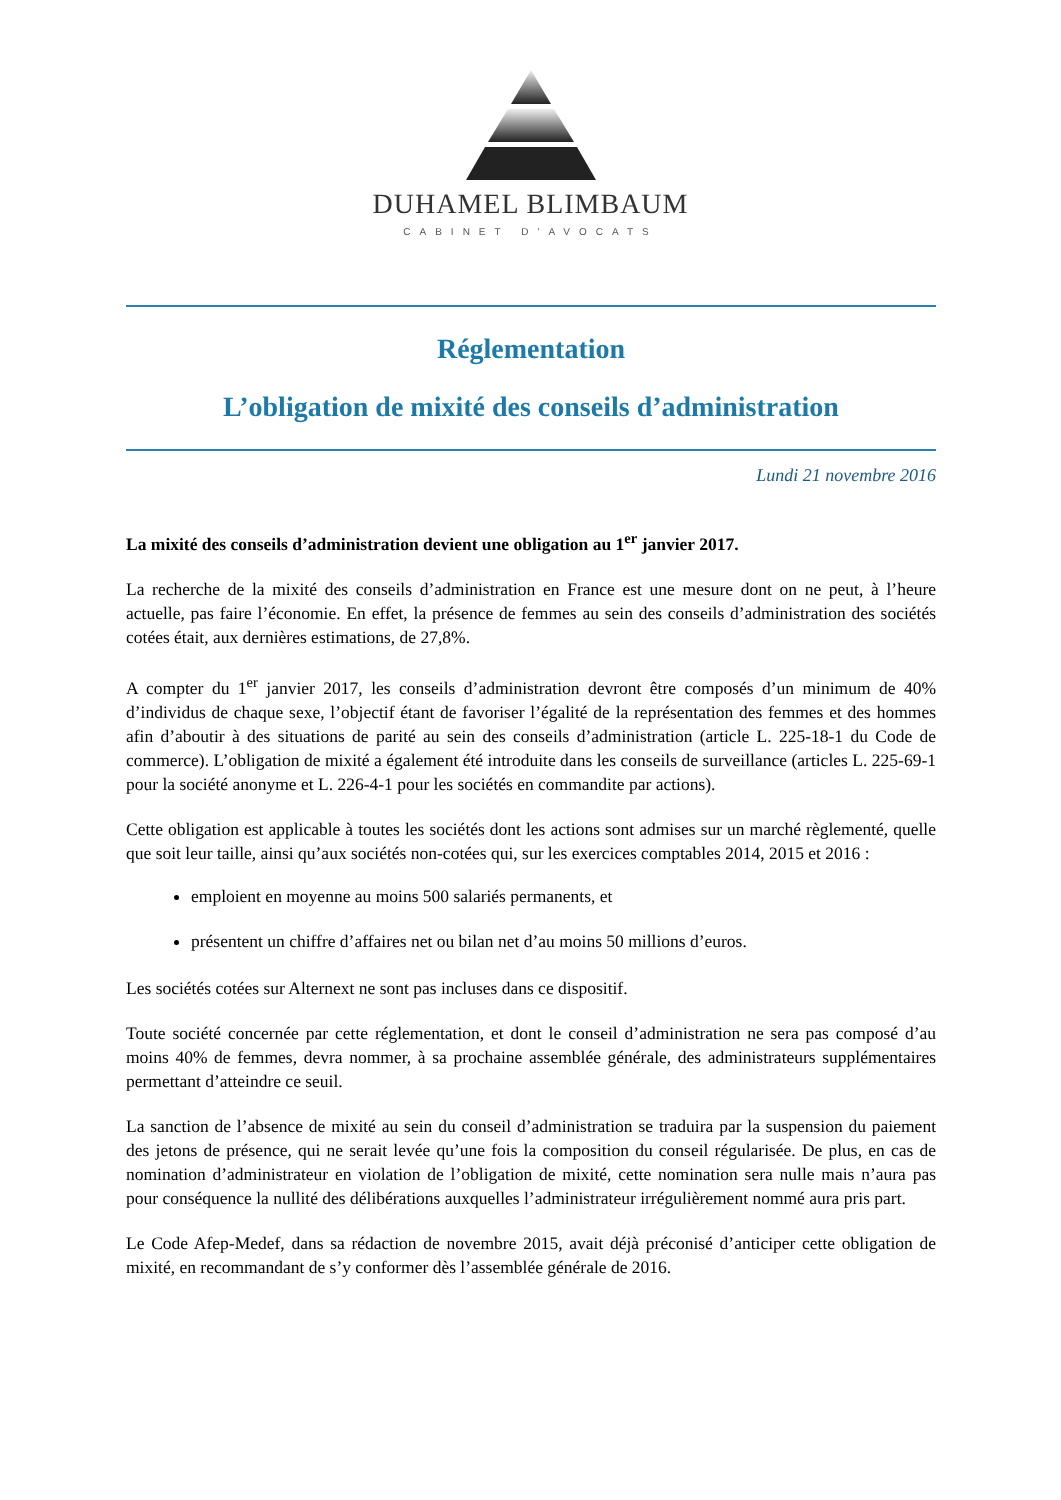DUHAMEL BLIMBAUM
CABINET D'AVOCATS
Réglementation
L’obligation de mixité des conseils d’administration
Lundi 21 novembre 2016
La mixité des conseils d’administration devient une obligation au 1<sup>er</sup> janvier 2017.
La recherche de la mixité des conseils d’administration en France est une mesure dont on ne peut, à l’heure actuelle, pas faire l’économie. En effet, la présence de femmes au sein des conseils d’administration des sociétés cotées était, aux dernières estimations, de 27,8%.
A compter du 1<sup>er</sup> janvier 2017, les conseils d’administration devront être composés d’un minimum de 40% d’individus de chaque sexe, l’objectif étant de favoriser l’égalité de la représentation des femmes et des hommes afin d’aboutir à des situations de parité au sein des conseils d’administration (article L. 225-18-1 du Code de commerce). L’obligation de mixité a également été introduite dans les conseils de surveillance (articles L. 225-69-1 pour la société anonyme et L. 226-4-1 pour les sociétés en commandite par actions).
Cette obligation est applicable à toutes les sociétés dont les actions sont admises sur un marché règlementé, quelle que soit leur taille, ainsi qu’aux sociétés non-cotées qui, sur les exercices comptables 2014, 2015 et 2016 :
emploient en moyenne au moins 500 salariés permanents, et
présentent un chiffre d’affaires net ou bilan net d’au moins 50 millions d’euros.
Les sociétés cotées sur Alternext ne sont pas incluses dans ce dispositif.
Toute société concernée par cette réglementation, et dont le conseil d’administration ne sera pas composé d’au moins 40% de femmes, devra nommer, à sa prochaine assemblée générale, des administrateurs supplémentaires permettant d’atteindre ce seuil.
La sanction de l’absence de mixité au sein du conseil d’administration se traduira par la suspension du paiement des jetons de présence, qui ne serait levée qu’une fois la composition du conseil régularisée. De plus, en cas de nomination d’administrateur en violation de l’obligation de mixité, cette nomination sera nulle mais n’aura pas pour conséquence la nullité des délibérations auxquelles l’administrateur irrégulièrement nommé aura pris part.
Le Code Afep-Medef, dans sa rédaction de novembre 2015, avait déjà préconisé d’anticiper cette obligation de mixité, en recommandant de s’y conformer dès l’assemblée générale de 2016.